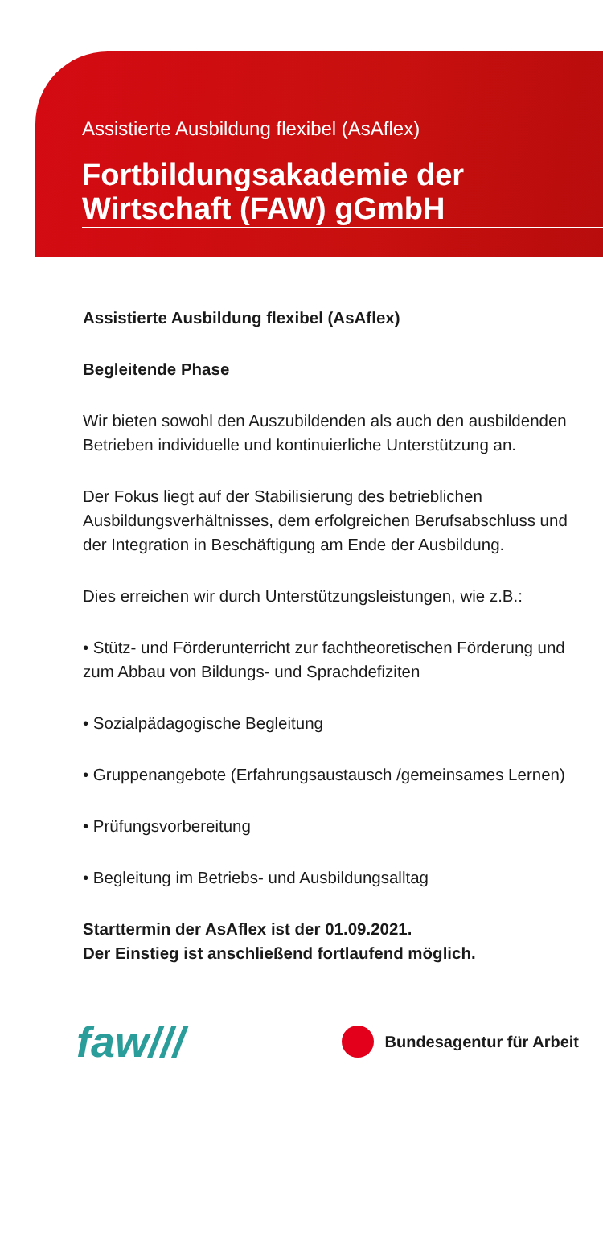Assistierte Ausbildung flexibel (AsAflex)
Fortbildungsakademie der Wirtschaft (FAW) gGmbH
Assistierte Ausbildung flexibel (AsAflex)
Begleitende Phase
Wir bieten sowohl den Auszubildenden als auch den ausbildenden Betrieben individuelle und kontinuierliche Unterstützung an.
Der Fokus liegt auf der Stabilisierung des betrieblichen Ausbildungsverhältnisses, dem erfolgreichen Berufsabschluss und der Integration in Beschäftigung am Ende der Ausbildung.
Dies erreichen wir durch Unterstützungsleistungen, wie z.B.:
• Stütz- und Förderunterricht zur fachtheoretischen Förderung und zum Abbau von Bildungs- und Sprachdefiziten
• Sozialpädagogische Begleitung
• Gruppenangebote (Erfahrungsaustausch /gemeinsames Lernen)
• Prüfungsvorbereitung
• Begleitung im Betriebs- und Ausbildungsalltag
Starttermin der AsAflex ist der 01.09.2021.
Der Einstieg ist anschließend fortlaufend möglich.
faw///
Bundesagentur für Arbeit